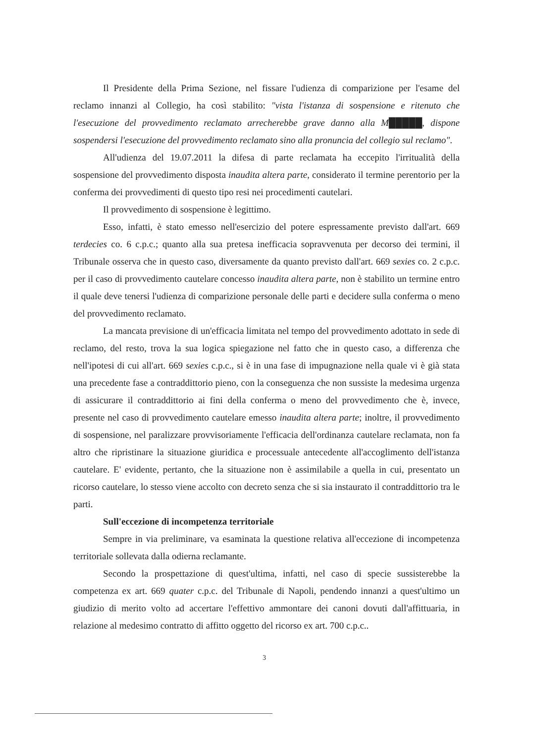Il Presidente della Prima Sezione, nel fissare l'udienza di comparizione per l'esame del reclamo innanzi al Collegio, ha così stabilito: "vista l'istanza di sospensione e ritenuto che l'esecuzione del provvedimento reclamato arrecherebbe grave danno alla M█████, dispone sospendersi l'esecuzione del provvedimento reclamato sino alla pronuncia del collegio sul reclamo".
All'udienza del 19.07.2011 la difesa di parte reclamata ha eccepito l'irritualità della sospensione del provvedimento disposta inaudita altera parte, considerato il termine perentorio per la conferma dei provvedimenti di questo tipo resi nei procedimenti cautelari.
Il provvedimento di sospensione è legittimo.
Esso, infatti, è stato emesso nell'esercizio del potere espressamente previsto dall'art. 669 terdecies co. 6 c.p.c.; quanto alla sua pretesa inefficacia sopravvenuta per decorso dei termini, il Tribunale osserva che in questo caso, diversamente da quanto previsto dall'art. 669 sexies co. 2 c.p.c. per il caso di provvedimento cautelare concesso inaudita altera parte, non è stabilito un termine entro il quale deve tenersi l'udienza di comparizione personale delle parti e decidere sulla conferma o meno del provvedimento reclamato.
La mancata previsione di un'efficacia limitata nel tempo del provvedimento adottato in sede di reclamo, del resto, trova la sua logica spiegazione nel fatto che in questo caso, a differenza che nell'ipotesi di cui all'art. 669 sexies c.p.c., si è in una fase di impugnazione nella quale vi è già stata una precedente fase a contraddittorio pieno, con la conseguenza che non sussiste la medesima urgenza di assicurare il contraddittorio ai fini della conferma o meno del provvedimento che è, invece, presente nel caso di provvedimento cautelare emesso inaudita altera parte; inoltre, il provvedimento di sospensione, nel paralizzare provvisoriamente l'efficacia dell'ordinanza cautelare reclamata, non fa altro che ripristinare la situazione giuridica e processuale antecedente all'accoglimento dell'istanza cautelare. E' evidente, pertanto, che la situazione non è assimilabile a quella in cui, presentato un ricorso cautelare, lo stesso viene accolto con decreto senza che si sia instaurato il contraddittorio tra le parti.
Sull'eccezione di incompetenza territoriale
Sempre in via preliminare, va esaminata la questione relativa all'eccezione di incompetenza territoriale sollevata dalla odierna reclamante.
Secondo la prospettazione di quest'ultima, infatti, nel caso di specie sussisterebbe la competenza ex art. 669 quater c.p.c. del Tribunale di Napoli, pendendo innanzi a quest'ultimo un giudizio di merito volto ad accertare l'effettivo ammontare dei canoni dovuti dall'affittuaria, in relazione al medesimo contratto di affitto oggetto del ricorso ex art. 700 c.p.c..
3